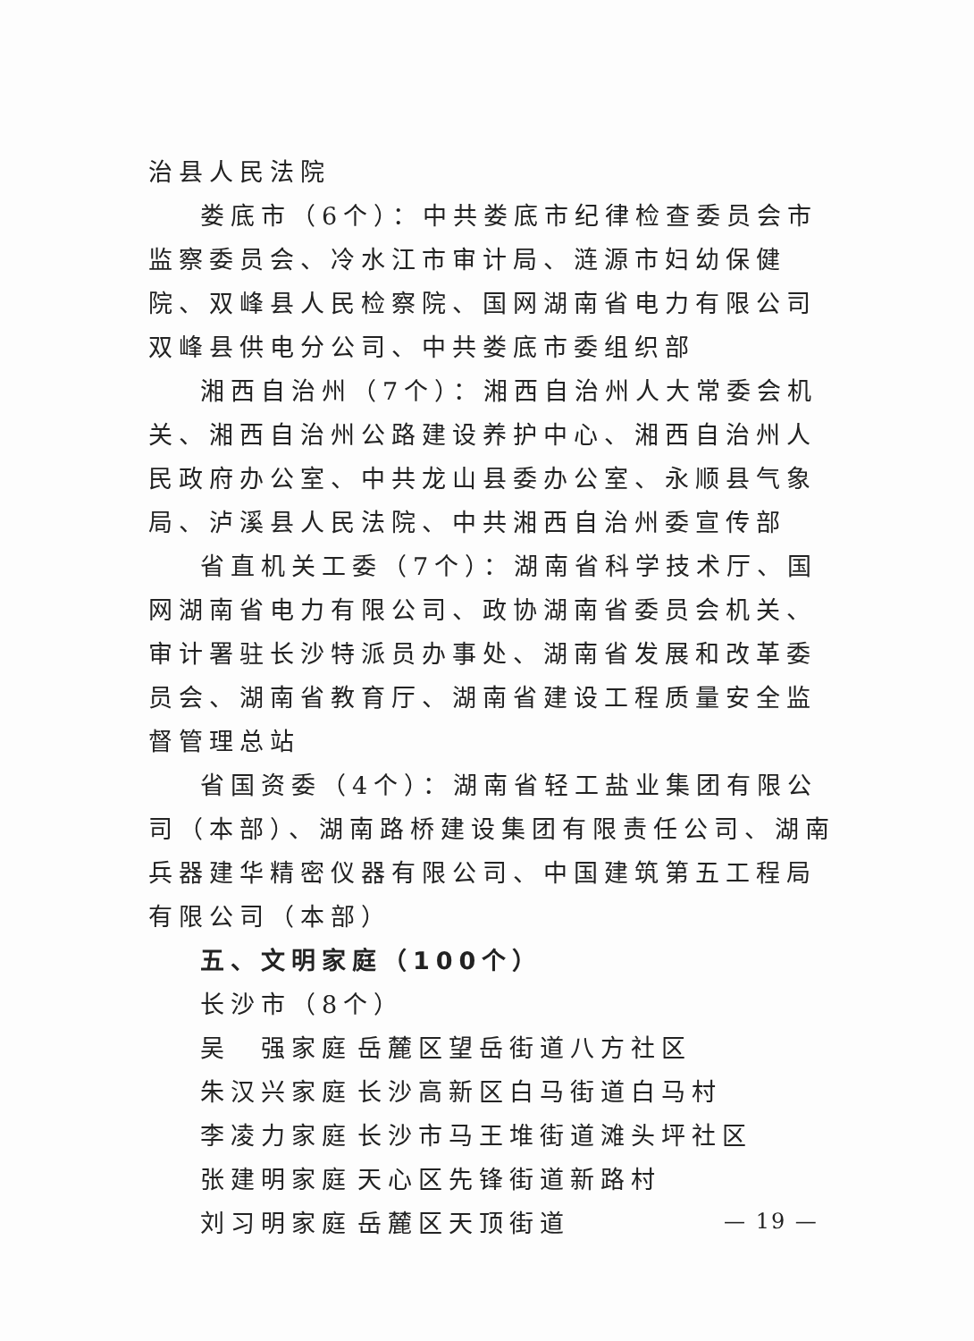治县人民法院
娄底市（6个）：中共娄底市纪律检查委员会市监察委员会、冷水江市审计局、涟源市妇幼保健院、双峰县人民检察院、国网湖南省电力有限公司双峰县供电分公司、中共娄底市委组织部
湘西自治州（7个）：湘西自治州人大常委会机关、湘西自治州公路建设养护中心、湘西自治州人民政府办公室、中共龙山县委办公室、永顺县气象局、泸溪县人民法院、中共湘西自治州委宣传部
省直机关工委（7个）：湖南省科学技术厅、国网湖南省电力有限公司、政协湖南省委员会机关、审计署驻长沙特派员办事处、湖南省发展和改革委员会、湖南省教育厅、湖南省建设工程质量安全监督管理总站
省国资委（4个）：湖南省轻工盐业集团有限公司（本部）、湖南路桥建设集团有限责任公司、湖南兵器建华精密仪器有限公司、中国建筑第五工程局有限公司（本部）
五、文明家庭（100个）
长沙市（8个）
吴　强家庭 岳麓区望岳街道八方社区
朱汉兴家庭 长沙高新区白马街道白马村
李凌力家庭 长沙市马王堆街道滩头坪社区
张建明家庭 天心区先锋街道新路村
刘习明家庭 岳麓区天顶街道
— 19 —